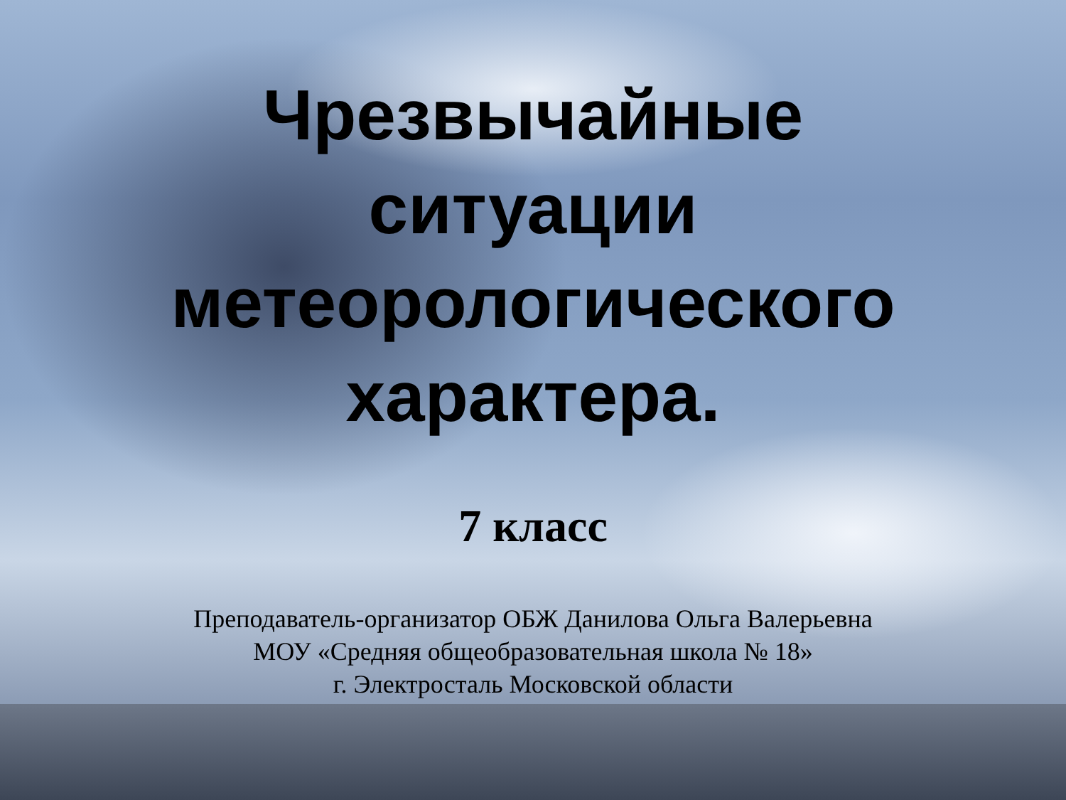Чрезвычайные
ситуации
метеорологического
характера.
7 класс
Преподаватель-организатор ОБЖ Данилова Ольга Валерьевна
МОУ «Средняя общеобразовательная школа № 18»
г. Электросталь Московской области